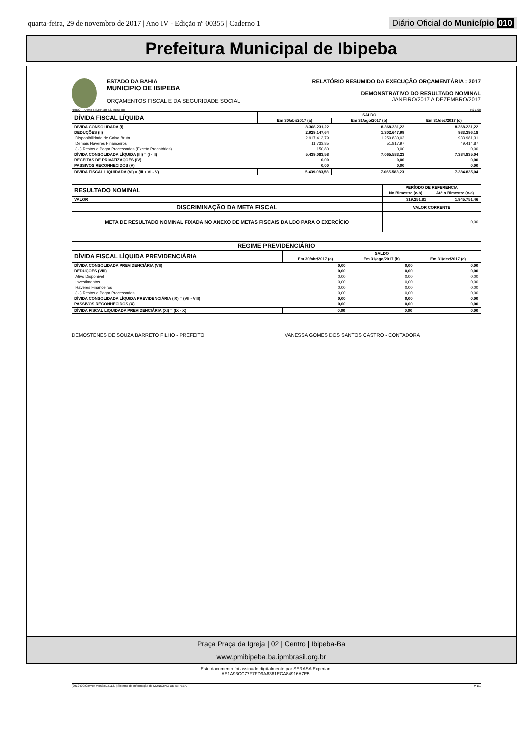quarta-feira, 29 de novembro de 2017 | Ano IV - Edição nº 00355 | Caderno 1 Diário Oficial do Município 010
Prefeitura Municipal de Ibipeba
ESTADO DA BAHIA
MUNICIPIO DE IBIPEBA
ORÇAMENTOS FISCAL E DA SEGURIDADE SOCIAL
RELATÓRIO RESUMIDO DA EXECUÇÃO ORÇAMENTÁRIA : 2017
DEMONSTRATIVO DO RESULTADO NOMINAL
JANEIRO/2017 A DEZEMBRO/2017
RREO – Anexo 5 (LRF, art 53, inciso III) R$ 1,00
| DÍVIDA FISCAL LÍQUIDA | SALDO | | |
| --- | --- | --- | --- |
| | Em 30/abr/2017 (a) | Em 31/ago/2017 (b) | Em 31/dez/2017 (c) |
| DÍVIDA CONSOLIDADA (I) | 8.368.231,22 | 8.368.231,22 | 8.368.231,22 |
| DEDUÇÕES (II) | 2.929.147,64 | 1.302.647,99 | 983.396,18 |
| Disponibilidade de Caixa Bruta | 2.917.413,79 | 1.250.830,02 | 933.981,31 |
| Demais Haveres Financeiros | 11.733,85 | 51.817,97 | 49.414,87 |
| ( - ) Restos a Pagar Processados (Exceto Precatórios) | 150,80 | 0,00 | 0,00 |
| DÍVIDA CONSOLIDADA LÍQUIDA (III) = (I - II) | 5.439.083,58 | 7.065.583,23 | 7.384.835,04 |
| RECEITAS DE PRIVATIZAÇÕES (IV) | 0,00 | 0,00 | 0,00 |
| PASSIVOS RECONHECIDOS (V) | 0,00 | 0,00 | 0,00 |
| DÍVIDA FISCAL LIQUIDADA (VI) = (III + VI - V) | 5.439.083,58 | 7.065.583,23 | 7.384.835,04 |
| RESULTADO NOMINAL | PERÍODO DE REFERENCIA | |
| --- | --- | --- |
| | No Bimestre (c-b) | Até o Bimestre (c-a) |
| VALOR | 319.251,81 | 1.945.751,46 |
| DISCRIMINAÇÃO DA META FISCAL | VALOR CORRENTE | |
| META DE RESULTADO NOMINAL FIXADA NO ANEXO DE METAS FISCAIS DA LDO PARA O EXERCÍCIO | 0,00 | |
| REGIME PREVIDENCIÁRIO | | | |
| --- | --- | --- | --- |
| DÍVIDA FISCAL LÍQUIDA PREVIDENCIÁRIA | SALDO | | |
| | Em 30/abr/2017 (a) | Em 31/ago/2017 (b) | Em 31/dez/2017 (c) |
| DÍVIDA CONSOLIDADA PREVIDENCIÁRIA (VII) | 0,00 | 0,00 | 0,00 |
| DEDUÇÕES (VIII) | 0,00 | 0,00 | 0,00 |
| Ativo Disponível | 0,00 | 0,00 | 0,00 |
| Investimentos | 0,00 | 0,00 | 0,00 |
| Haveres Financeiros | 0,00 | 0,00 | 0,00 |
| ( - ) Restos a Pagar Processados | 0,00 | 0,00 | 0,00 |
| DÍVIDA CONSOLIDADA LÍQUIDA PREVIDENCIÁRIA (IX) = (VII - VIII) | 0,00 | 0,00 | 0,00 |
| PASSIVOS RECONHECIDOS (X) | 0,00 | 0,00 | 0,00 |
| DÍVIDA FISCAL LIQUIDADA PREVIDENCIÁRIA (XI) = (IX - X) | 0,00 | 0,00 | 0,00 |
DEMOSTENES DE SOUZA BARRETO FILHO - PREFEITO
VANESSA GOMES DOS SANTOS CASTRO - CONTADORA
[2912400:GovNet versão:171127] Sistema de Informação do MUNICIPIO DE IBIPEBA # 1/1
Praça Praça da Igreja | 02 | Centro | Ibipeba-Ba
www.pmibipeba.ba.ipmbrasil.org.br
Este documento foi assinado digitalmente por SERASA Experian
AE1A93CC77F7FD9A6361ECA84916A7E5